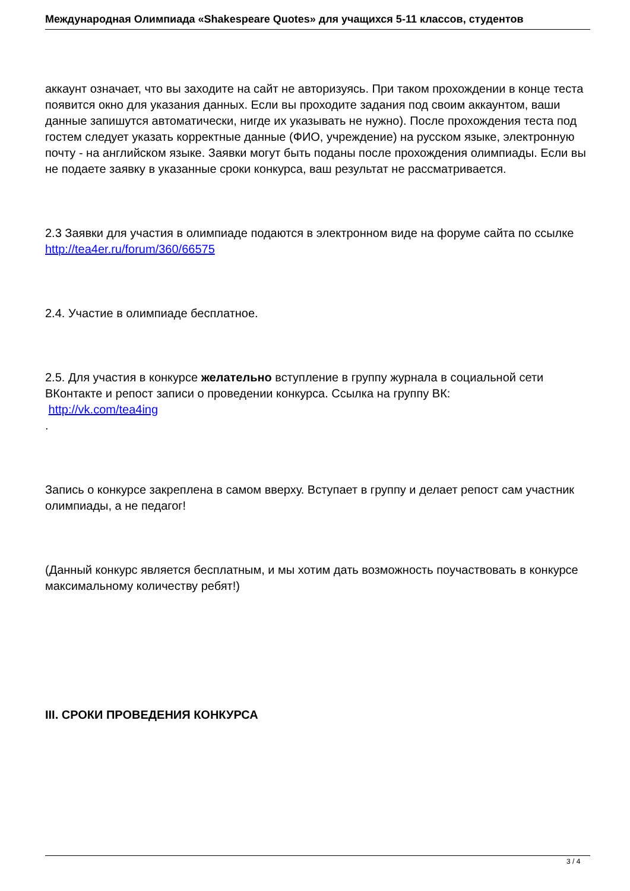Международная Олимпиада «Shakespeare Quotes» для учащихся 5-11 классов, студентов
аккаунт означает, что вы заходите на сайт не авторизуясь. При таком прохождении в конце теста появится окно для указания данных. Если вы проходите задания под своим аккаунтом, ваши данные запишутся автоматически, нигде их указывать не нужно). После прохождения теста под гостем следует указать корректные данные (ФИО, учреждение) на русском языке, электронную почту - на английском языке. Заявки могут быть поданы после прохождения олимпиады. Если вы не подаете заявку в указанные сроки конкурса, ваш результат не рассматривается.
2.3 Заявки для участия в олимпиаде подаются в электронном виде на форуме сайта по ссылке http://tea4er.ru/forum/360/66575
2.4. Участие в олимпиаде бесплатное.
2.5. Для участия в конкурсе желательно вступление в группу журнала в социальной сети ВКонтакте и репост записи о проведении конкурса. Ссылка на группу ВК:
http://vk.com/tea4ing
.
Запись о конкурсе закреплена в самом вверху. Вступает в группу и делает репост сам участник олимпиады, а не педагог!
(Данный конкурс является бесплатным, и мы хотим дать возможность поучаствовать в конкурсе максимальному количеству ребят!)
III. СРОКИ ПРОВЕДЕНИЯ КОНКУРСА
3 / 4